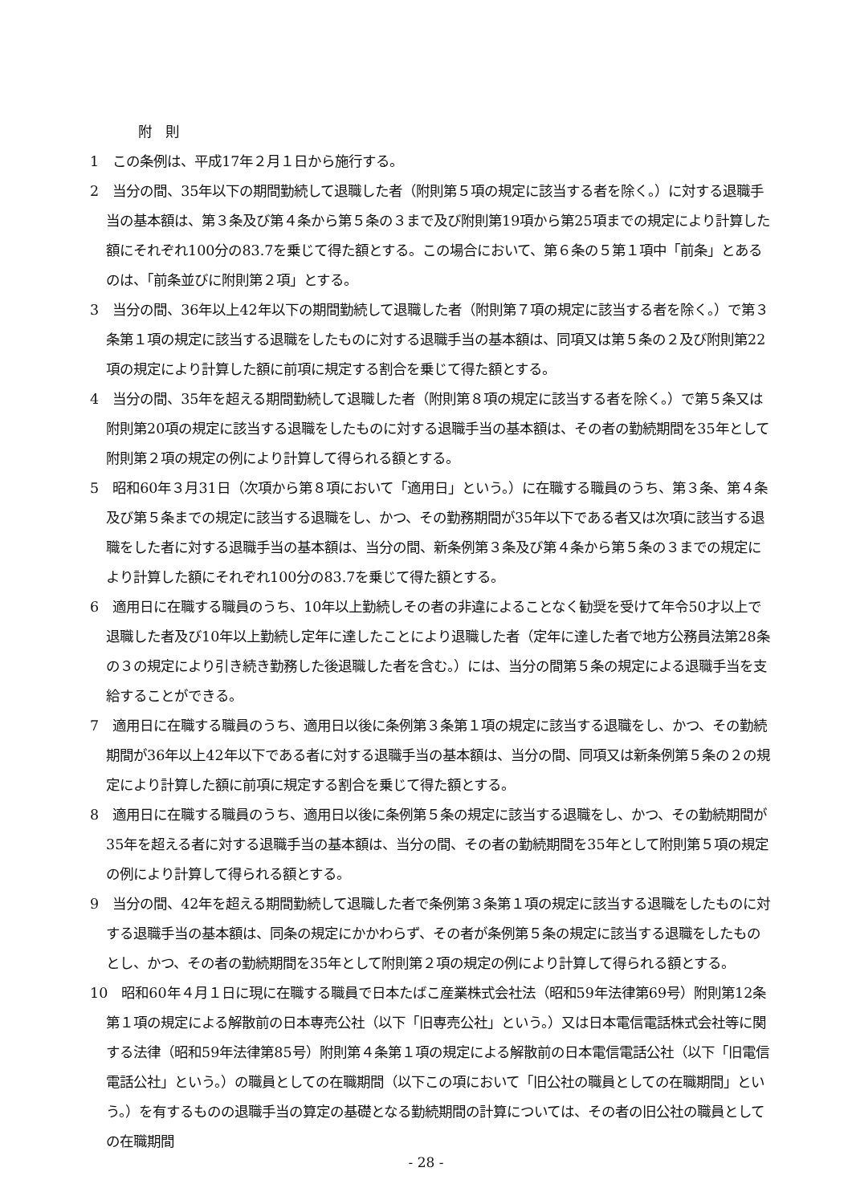附　則
1　この条例は、平成17年２月１日から施行する。
2　当分の間、35年以下の期間勤続して退職した者（附則第５項の規定に該当する者を除く。）に対する退職手当の基本額は、第３条及び第４条から第５条の３まで及び附則第19項から第25項までの規定により計算した額にそれぞれ100分の83.7を乗じて得た額とする。この場合において、第６条の５第１項中「前条」とあるのは、「前条並びに附則第２項」とする。
3　当分の間、36年以上42年以下の期間勤続して退職した者（附則第７項の規定に該当する者を除く。）で第３条第１項の規定に該当する退職をしたものに対する退職手当の基本額は、同項又は第５条の２及び附則第22項の規定により計算した額に前項に規定する割合を乗じて得た額とする。
4　当分の間、35年を超える期間勤続して退職した者（附則第８項の規定に該当する者を除く。）で第５条又は附則第20項の規定に該当する退職をしたものに対する退職手当の基本額は、その者の勤続期間を35年として附則第２項の規定の例により計算して得られる額とする。
5　昭和60年３月31日（次項から第８項において「適用日」という。）に在職する職員のうち、第３条、第４条及び第５条までの規定に該当する退職をし、かつ、その勤務期間が35年以下である者又は次項に該当する退職をした者に対する退職手当の基本額は、当分の間、新条例第３条及び第４条から第５条の３までの規定により計算した額にそれぞれ100分の83.7を乗じて得た額とする。
6　適用日に在職する職員のうち、10年以上勤続しその者の非違によることなく勧奨を受けて年令50才以上で退職した者及び10年以上勤続し定年に達したことにより退職した者（定年に達した者で地方公務員法第28条の３の規定により引き続き勤務した後退職した者を含む。）には、当分の間第５条の規定による退職手当を支給することができる。
7　適用日に在職する職員のうち、適用日以後に条例第３条第１項の規定に該当する退職をし、かつ、その勤続期間が36年以上42年以下である者に対する退職手当の基本額は、当分の間、同項又は新条例第５条の２の規定により計算した額に前項に規定する割合を乗じて得た額とする。
8　適用日に在職する職員のうち、適用日以後に条例第５条の規定に該当する退職をし、かつ、その勤続期間が35年を超える者に対する退職手当の基本額は、当分の間、その者の勤続期間を35年として附則第５項の規定の例により計算して得られる額とする。
9　当分の間、42年を超える期間勤続して退職した者で条例第３条第１項の規定に該当する退職をしたものに対する退職手当の基本額は、同条の規定にかかわらず、その者が条例第５条の規定に該当する退職をしたものとし、かつ、その者の勤続期間を35年として附則第２項の規定の例により計算して得られる額とする。
10　昭和60年４月１日に現に在職する職員で日本たばこ産業株式会社法（昭和59年法律第69号）附則第12条第１項の規定による解散前の日本専売公社（以下「旧専売公社」という。）又は日本電信電話株式会社等に関する法律（昭和59年法律第85号）附則第４条第１項の規定による解散前の日本電信電話公社（以下「旧電信電話公社」という。）の職員としての在職期間（以下この項において「旧公社の職員としての在職期間」という。）を有するものの退職手当の算定の基礎となる勤続期間の計算については、その者の旧公社の職員としての在職期間
- 28 -